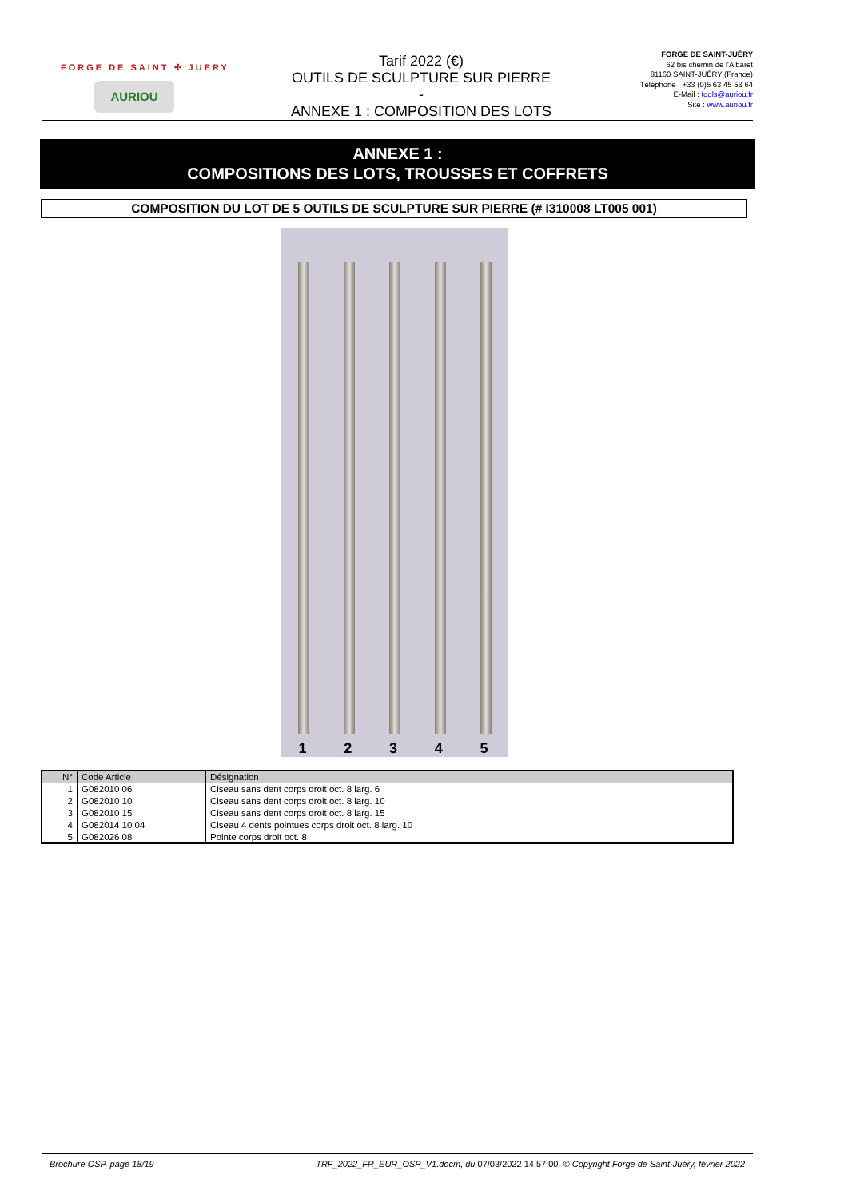FORGE DE SAINT ✣ JUERY
AURIOU
Tarif 2022 (€)
OUTILS DE SCULPTURE SUR PIERRE
-
ANNEXE 1 : COMPOSITION DES LOTS
FORGE DE SAINT-JUÉRY
62 bis chemin de l'Albaret
81160 SAINT-JUÉRY (France)
Téléphone : +33 (0)5 63 45 53 64
E-Mail : tools@auriou.fr
Site : www.auriou.fr
ANNEXE 1 :
COMPOSITIONS DES LOTS, TROUSSES ET COFFRETS
COMPOSITION DU LOT DE 5 OUTILS DE SCULPTURE SUR PIERRE (# I310008 LT005 001)
1
2
3
4
5
| N° | Code Article | Désignation |
| --- | --- | --- |
| 1 | G082010 06 | Ciseau sans dent corps droit oct. 8 larg. 6 |
| 2 | G082010 10 | Ciseau sans dent corps droit oct. 8 larg. 10 |
| 3 | G082010 15 | Ciseau sans dent corps droit oct. 8 larg. 15 |
| 4 | G082014 10 04 | Ciseau 4 dents pointues corps droit oct. 8 larg. 10 |
| 5 | G082026 08 | Pointe corps droit oct. 8 |
Brochure OSP, page 18/19 TRF_2022_FR_EUR_OSP_V1.docm, du 07/03/2022 14:57:00, © Copyright Forge de Saint-Juéry, février 2022